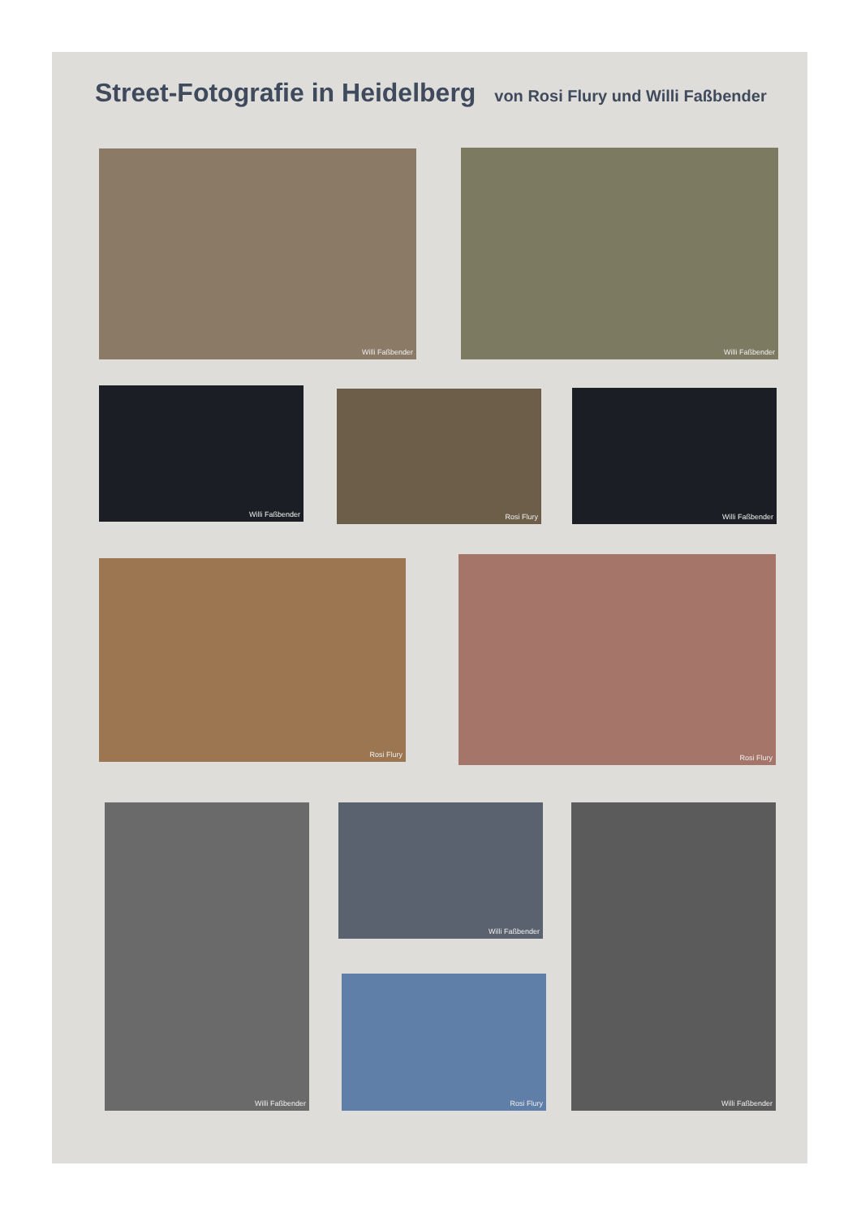Street-Fotografie in Heidelberg von Rosi Flury und Willi Faßbender
Willi Faßbender Willi Faßbender
Willi Faßbender Rosi Flury Willi Faßbender
Rosi Flury Rosi Flury
Willi Faßbender Willi Faßbender
Rosi Flury
Willi Faßbender